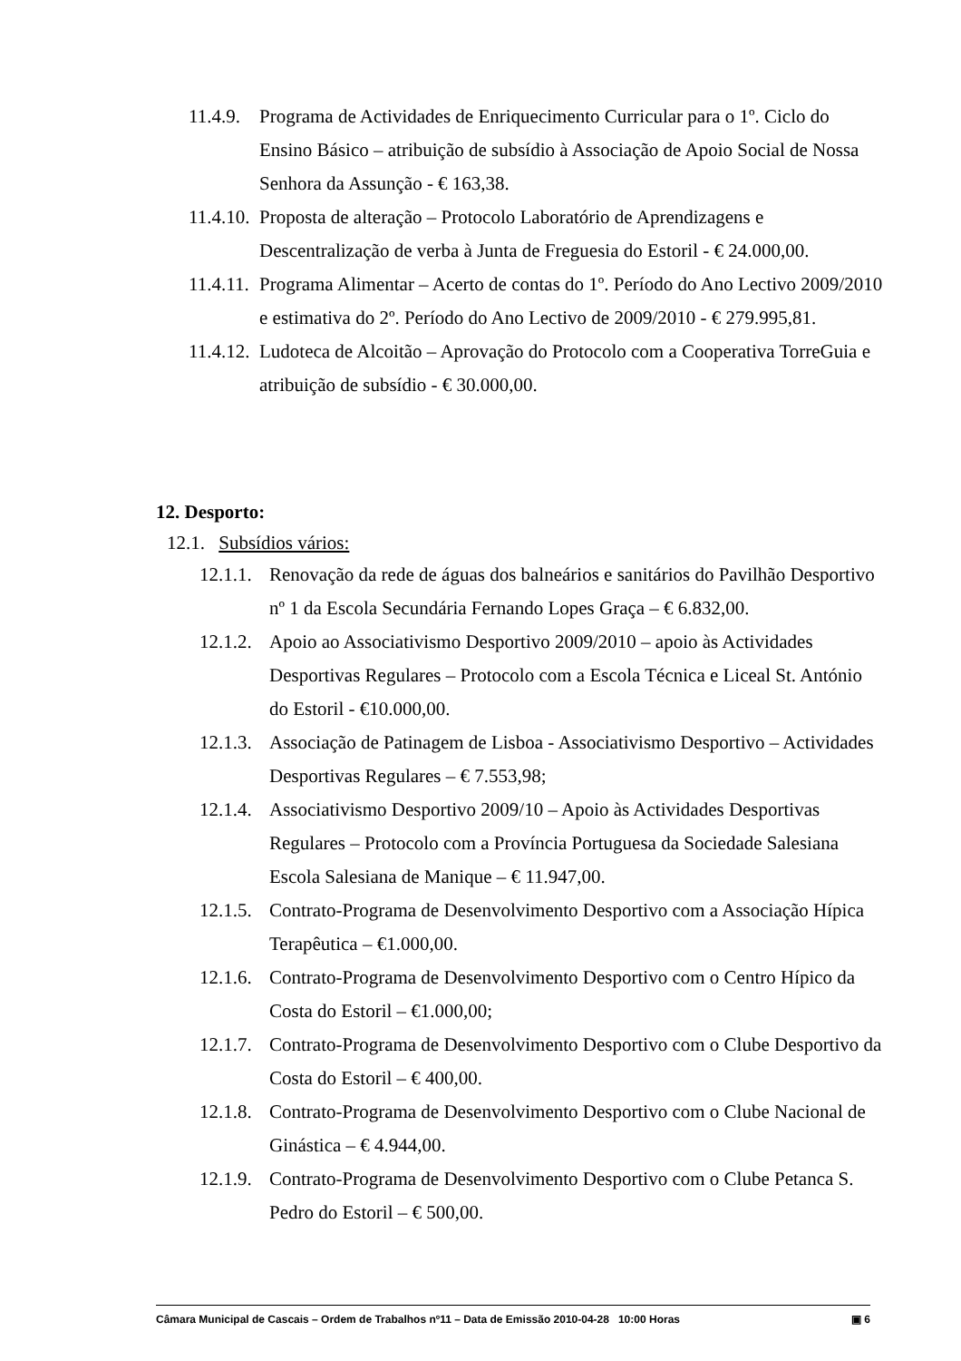11.4.9. Programa de Actividades de Enriquecimento Curricular para o 1º. Ciclo do Ensino Básico – atribuição de subsídio à Associação de Apoio Social de Nossa Senhora da Assunção - € 163,38.
11.4.10. Proposta de alteração – Protocolo Laboratório de Aprendizagens e Descentralização de verba à Junta de Freguesia do Estoril - € 24.000,00.
11.4.11. Programa Alimentar – Acerto de contas do 1º. Período do Ano Lectivo 2009/2010 e estimativa do 2º. Período do Ano Lectivo de 2009/2010 - € 279.995,81.
11.4.12. Ludoteca de Alcoitão – Aprovação do Protocolo com a Cooperativa TorreGuia e atribuição de subsídio - € 30.000,00.
12. Desporto:
12.1. Subsídios vários:
12.1.1. Renovação da rede de águas dos balneários e sanitários do Pavilhão Desportivo nº 1 da Escola Secundária Fernando Lopes Graça – € 6.832,00.
12.1.2. Apoio ao Associativismo Desportivo 2009/2010 – apoio às Actividades Desportivas Regulares – Protocolo com a Escola Técnica e Liceal St. António do Estoril - €10.000,00.
12.1.3. Associação de Patinagem de Lisboa - Associativismo Desportivo – Actividades Desportivas Regulares – € 7.553,98;
12.1.4. Associativismo Desportivo 2009/10 – Apoio às Actividades Desportivas Regulares – Protocolo com a Província Portuguesa da Sociedade Salesiana Escola Salesiana de Manique – € 11.947,00.
12.1.5. Contrato-Programa de Desenvolvimento Desportivo com a Associação Hípica Terapêutica – €1.000,00.
12.1.6. Contrato-Programa de Desenvolvimento Desportivo com o Centro Hípico da Costa do Estoril – €1.000,00;
12.1.7. Contrato-Programa de Desenvolvimento Desportivo com o Clube Desportivo da Costa do Estoril – € 400,00.
12.1.8. Contrato-Programa de Desenvolvimento Desportivo com o Clube Nacional de Ginástica – € 4.944,00.
12.1.9. Contrato-Programa de Desenvolvimento Desportivo com o Clube Petanca S. Pedro do Estoril – € 500,00.
Câmara Municipal de Cascais – Ordem de Trabalhos nº11 – Data de Emissão 2010-04-28 10:00 Horas ▣ 6